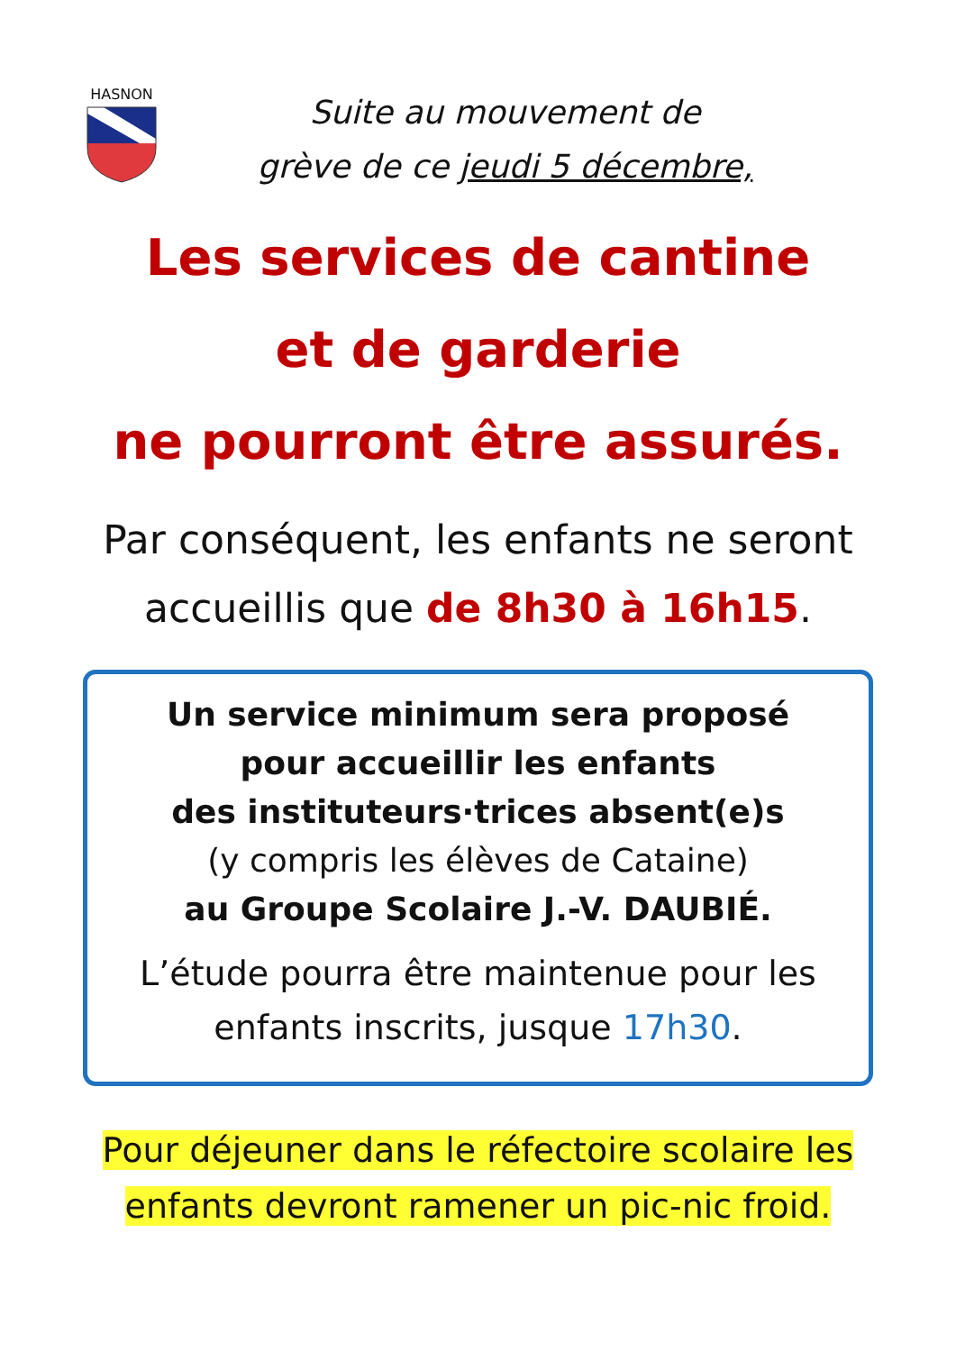HASNON
Suite au mouvement de
grève de ce jeudi 5 décembre,
Les services de cantine
et de garderie
ne pourront être assurés.
Par conséquent, les enfants ne seront
accueillis que de 8h30 à 16h15.
Un service minimum sera proposé
pour accueillir les enfants
des instituteurs·trices absent(e)s
(y compris les élèves de Cataine)
au Groupe Scolaire J.-V. DAUBIÉ.
L’étude pourra être maintenue pour les
enfants inscrits, jusque 17h30.
Pour déjeuner dans le réfectoire scolaire les
enfants devront ramener un pic-nic froid.